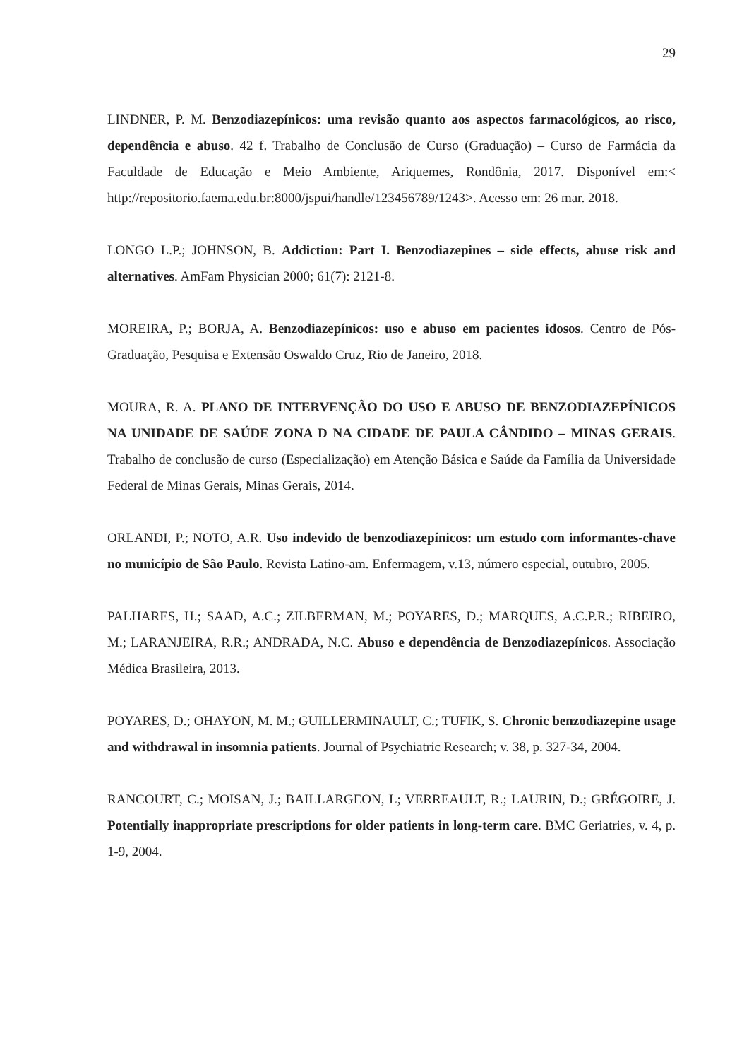29
LINDNER, P. M. Benzodiazepínicos: uma revisão quanto aos aspectos farmacológicos, ao risco, dependência e abuso. 42 f. Trabalho de Conclusão de Curso (Graduação) – Curso de Farmácia da Faculdade de Educação e Meio Ambiente, Ariquemes, Rondônia, 2017. Disponível em:< http://repositorio.faema.edu.br:8000/jspui/handle/123456789/1243>. Acesso em: 26 mar. 2018.
LONGO L.P.; JOHNSON, B. Addiction: Part I. Benzodiazepines – side effects, abuse risk and alternatives. AmFam Physician 2000; 61(7): 2121-8.
MOREIRA, P.; BORJA, A. Benzodiazepínicos: uso e abuso em pacientes idosos. Centro de Pós-Graduação, Pesquisa e Extensão Oswaldo Cruz, Rio de Janeiro, 2018.
MOURA, R. A. PLANO DE INTERVENÇÃO DO USO E ABUSO DE BENZODIAZEPÍNICOS NA UNIDADE DE SAÚDE ZONA D NA CIDADE DE PAULA CÂNDIDO – MINAS GERAIS. Trabalho de conclusão de curso (Especialização) em Atenção Básica e Saúde da Família da Universidade Federal de Minas Gerais, Minas Gerais, 2014.
ORLANDI, P.; NOTO, A.R. Uso indevido de benzodiazepínicos: um estudo com informantes-chave no município de São Paulo. Revista Latino-am. Enfermagem, v.13, número especial, outubro, 2005.
PALHARES, H.; SAAD, A.C.; ZILBERMAN, M.; POYARES, D.; MARQUES, A.C.P.R.; RIBEIRO, M.; LARANJEIRA, R.R.; ANDRADA, N.C. Abuso e dependência de Benzodiazepínicos. Associação Médica Brasileira, 2013.
POYARES, D.; OHAYON, M. M.; GUILLERMINAULT, C.; TUFIK, S. Chronic benzodiazepine usage and withdrawal in insomnia patients. Journal of Psychiatric Research; v. 38, p. 327-34, 2004.
RANCOURT, C.; MOISAN, J.; BAILLARGEON, L; VERREAULT, R.; LAURIN, D.; GRÉGOIRE, J. Potentially inappropriate prescriptions for older patients in long-term care. BMC Geriatries, v. 4, p. 1-9, 2004.